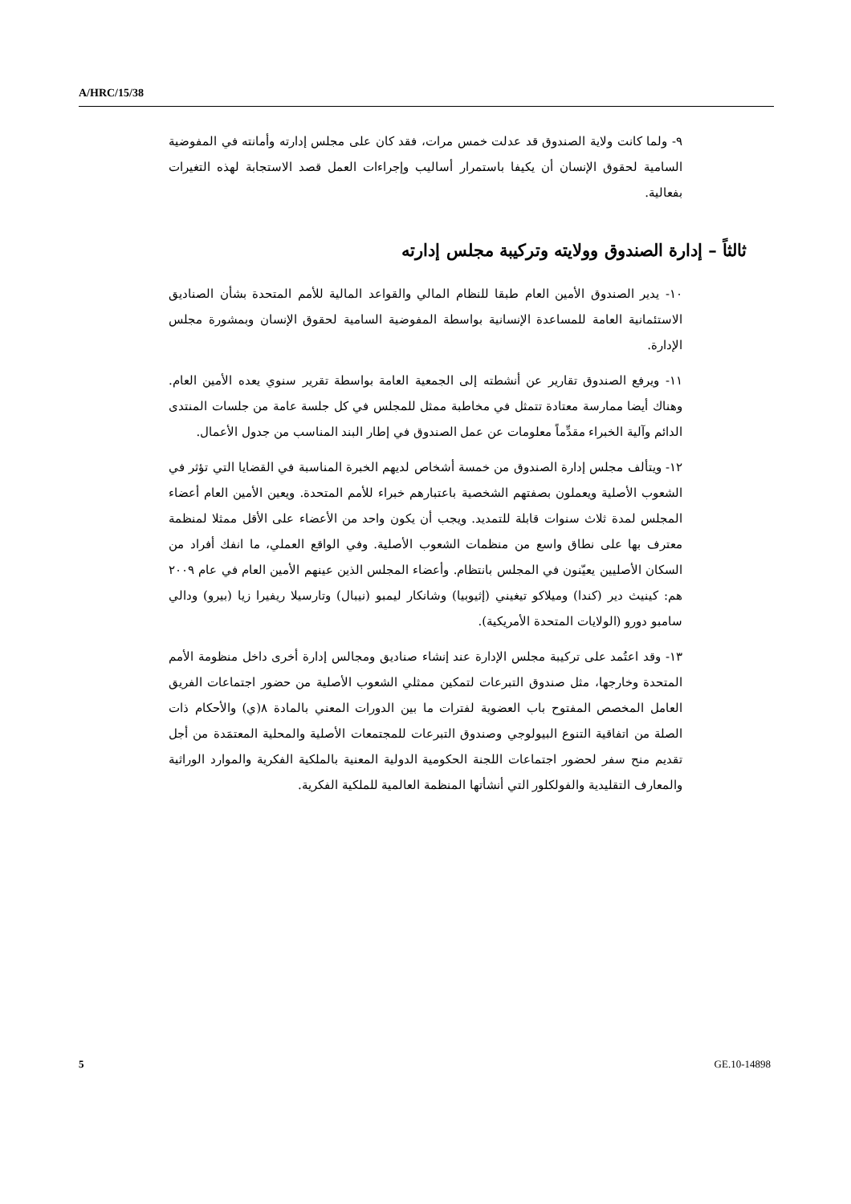A/HRC/15/38
٩- ولما كانت ولاية الصندوق قد عدلت خمس مرات، فقد كان على مجلس إدارته وأمانته في المفوضية السامية لحقوق الإنسان أن يكيفا باستمرار أساليب وإجراءات العمل قصد الاستجابة لهذه التغيرات بفعالية.
ثالثاً – إدارة الصندوق وولايته وتركيبة مجلس إدارته
١٠- يدير الصندوق الأمين العام طبقا للنظام المالي والقواعد المالية للأمم المتحدة بشأن الصناديق الاستئمانية العامة للمساعدة الإنسانية بواسطة المفوضية السامية لحقوق الإنسان وبمشورة مجلس الإدارة.
١١- ويرفع الصندوق تقارير عن أنشطته إلى الجمعية العامة بواسطة تقرير سنوي يعده الأمين العام. وهناك أيضا ممارسة معتادة تتمثل في مخاطبة ممثل للمجلس في كل جلسة عامة من جلسات المنتدى الدائم وآلية الخبراء مقدِّماً معلومات عن عمل الصندوق في إطار البند المناسب من جدول الأعمال.
١٢- ويتألف مجلس إدارة الصندوق من خمسة أشخاص لديهم الخبرة المناسبة في القضايا التي تؤثر في الشعوب الأصلية ويعملون بصفتهم الشخصية باعتبارهم خبراء للأمم المتحدة. ويعين الأمين العام أعضاء المجلس لمدة ثلاث سنوات قابلة للتمديد. ويجب أن يكون واحد من الأعضاء على الأقل ممثلا لمنظمة معترف بها على نطاق واسع من منظمات الشعوب الأصلية. وفي الواقع العملي، ما انفك أفراد من السكان الأصليين يعيّنون في المجلس بانتظام. وأعضاء المجلس الذين عينهم الأمين العام في عام ٢٠٠٩ هم: كينيث دير (كندا) وميلاكو تيغيني (إثيوبيا) وشانكار ليمبو (نيبال) وتارسيلا ريفيرا زيا (بيرو) ودالي سامبو دورو (الولايات المتحدة الأمريكية).
١٣- وقد اعتُمد على تركيبة مجلس الإدارة عند إنشاء صناديق ومجالس إدارة أخرى داخل منظومة الأمم المتحدة وخارجها، مثل صندوق التبرعات لتمكين ممثلي الشعوب الأصلية من حضور اجتماعات الفريق العامل المخصص المفتوح باب العضوية لفترات ما بين الدورات المعني بالمادة ٨(ي) والأحكام ذات الصلة من اتفاقية التنوع البيولوجي وصندوق التبرعات للمجتمعات الأصلية والمحلية المعتمَدة من أجل تقديم منح سفر لحضور اجتماعات اللجنة الحكومية الدولية المعنية بالملكية الفكرية والموارد الوراثية والمعارف التقليدية والفولكلور التي أنشأتها المنظمة العالمية للملكية الفكرية.
5 GE.10-14898